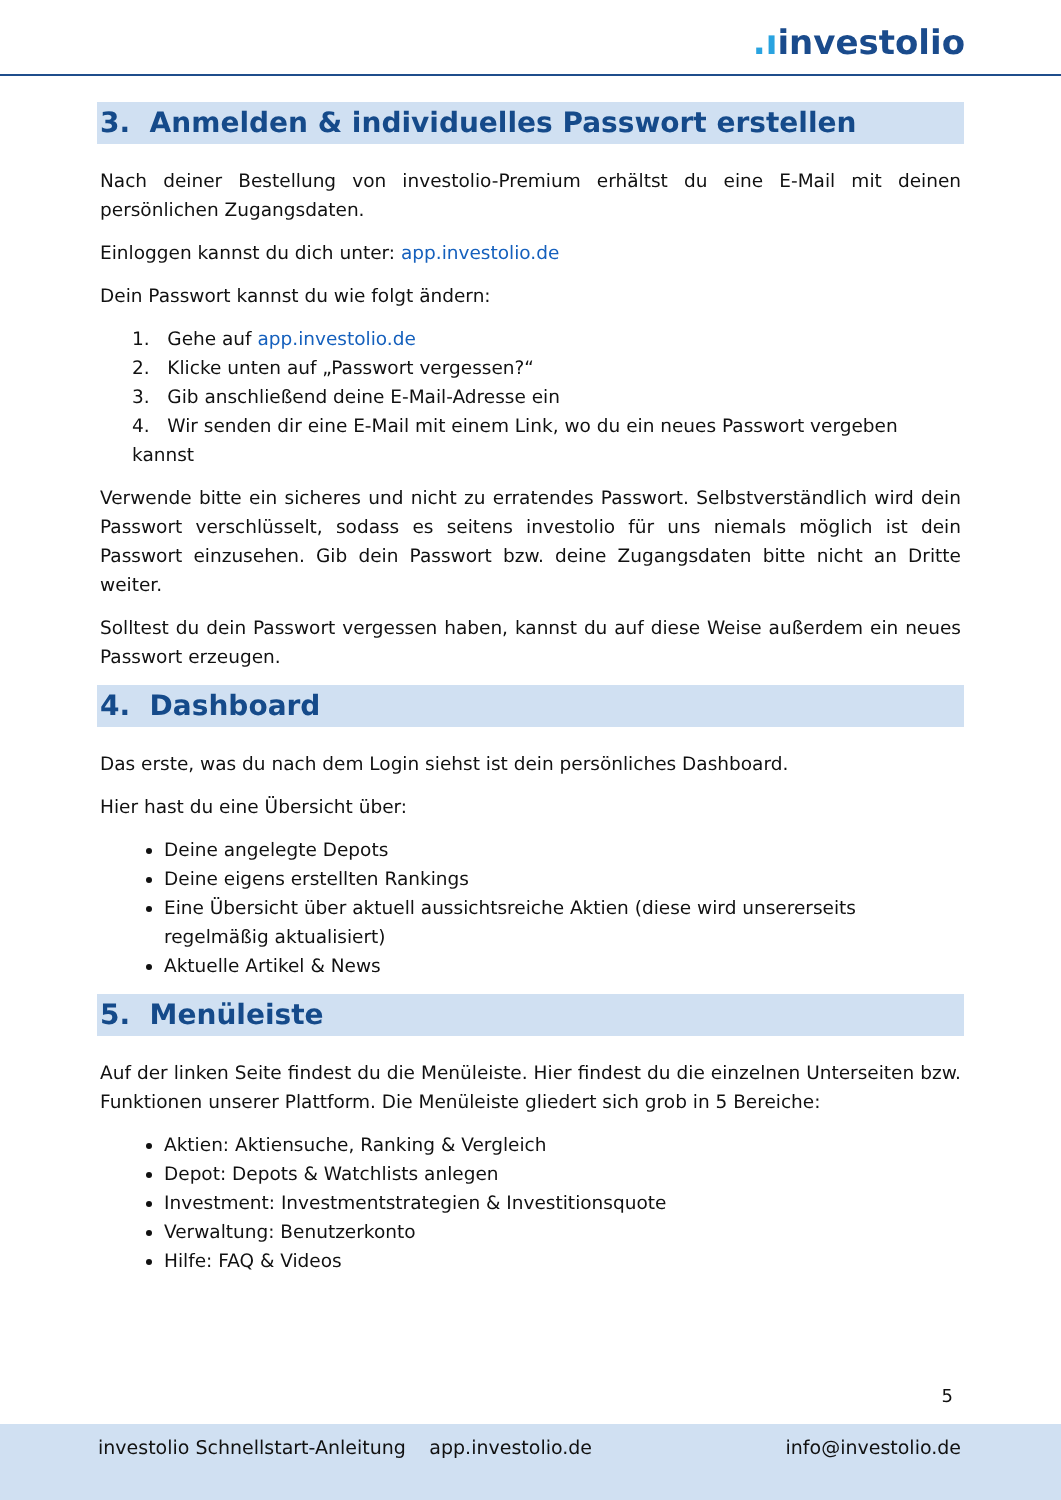.ıinvestolio
3. Anmelden & individuelles Passwort erstellen
Nach deiner Bestellung von investolio-Premium erhältst du eine E-Mail mit deinen persönlichen Zugangsdaten.
Einloggen kannst du dich unter: app.investolio.de
Dein Passwort kannst du wie folgt ändern:
1. Gehe auf app.investolio.de
2. Klicke unten auf „Passwort vergessen?“
3. Gib anschließend deine E-Mail-Adresse ein
4. Wir senden dir eine E-Mail mit einem Link, wo du ein neues Passwort vergeben kannst
Verwende bitte ein sicheres und nicht zu erratendes Passwort. Selbstverständlich wird dein Passwort verschlüsselt, sodass es seitens investolio für uns niemals möglich ist dein Passwort einzusehen. Gib dein Passwort bzw. deine Zugangsdaten bitte nicht an Dritte weiter.
Solltest du dein Passwort vergessen haben, kannst du auf diese Weise außerdem ein neues Passwort erzeugen.
4. Dashboard
Das erste, was du nach dem Login siehst ist dein persönliches Dashboard.
Hier hast du eine Übersicht über:
Deine angelegte Depots
Deine eigens erstellten Rankings
Eine Übersicht über aktuell aussichtsreiche Aktien (diese wird unsererseits regelmäßig aktualisiert)
Aktuelle Artikel & News
5. Menüleiste
Auf der linken Seite findest du die Menüleiste. Hier findest du die einzelnen Unterseiten bzw. Funktionen unserer Plattform. Die Menüleiste gliedert sich grob in 5 Bereiche:
Aktien: Aktiensuche, Ranking & Vergleich
Depot: Depots & Watchlists anlegen
Investment: Investmentstrategien & Investitionsquote
Verwaltung: Benutzerkonto
Hilfe: FAQ & Videos
5
investolio Schnellstart-Anleitung app.investolio.de info@investolio.de